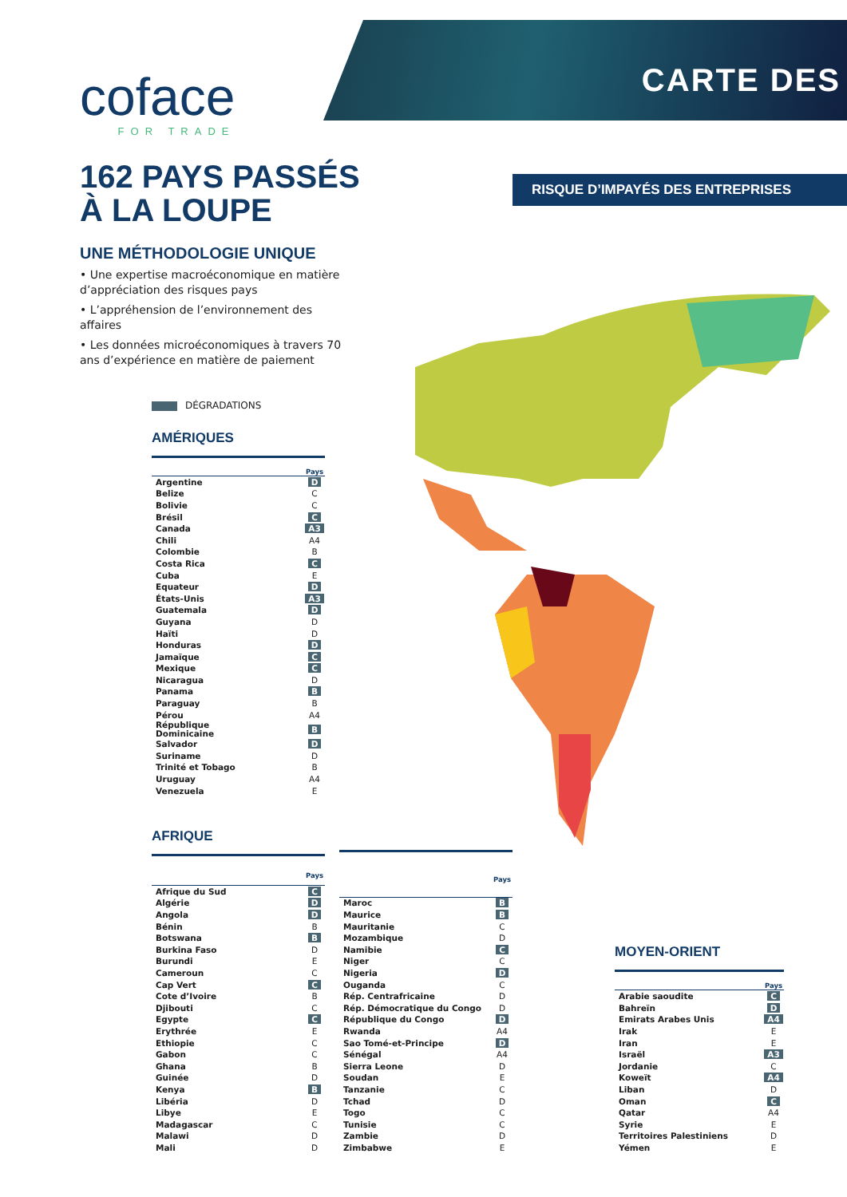coface
FOR TRADE
CARTE DES
162 PAYS PASSÉS
À LA LOUPE
RISQUE D’IMPAYÉS DES ENTREPRISES
UNE MÉTHODOLOGIE UNIQUE
• Une expertise macroéconomique en matière d’appréciation des risques pays
• L’appréhension de l’environnement des affaires
• Les données microéconomiques à travers 70 ans d’expérience en matière de paiement
DÉGRADATIONS
AMÉRIQUES
| | Pays |
| --- | --- |
| Argentine | D |
| Belize | C |
| Bolivie | C |
| Brésil | C |
| Canada | A3 |
| Chili | A4 |
| Colombie | B |
| Costa Rica | C |
| Cuba | E |
| Equateur | D |
| États-Unis | A3 |
| Guatemala | D |
| Guyana | D |
| Haïti | D |
| Honduras | D |
| Jamaïque | C |
| Mexique | C |
| Nicaragua | D |
| Panama | B |
| Paraguay | B |
| Pérou | A4 |
| République Dominicaine | B |
| Salvador | D |
| Suriname | D |
| Trinité et Tobago | B |
| Uruguay | A4 |
| Venezuela | E |
AFRIQUE
| | Pays |
| --- | --- |
| Afrique du Sud | C |
| Algérie | D |
| Angola | D |
| Bénin | B |
| Botswana | B |
| Burkina Faso | D |
| Burundi | E |
| Cameroun | C |
| Cap Vert | C |
| Cote d’Ivoire | B |
| Djibouti | C |
| Egypte | C |
| Erythrée | E |
| Ethiopie | C |
| Gabon | C |
| Ghana | B |
| Guinée | D |
| Kenya | B |
| Libéria | D |
| Libye | E |
| Madagascar | C |
| Malawi | D |
| Mali | D |
| | Pays |
| --- | --- |
| Maroc | B |
| Maurice | B |
| Mauritanie | C |
| Mozambique | D |
| Namibie | C |
| Niger | C |
| Nigeria | D |
| Ouganda | C |
| Rép. Centrafricaine | D |
| Rép. Démocratique du Congo | D |
| République du Congo | D |
| Rwanda | A4 |
| Sao Tomé-et-Principe | D |
| Sénégal | A4 |
| Sierra Leone | D |
| Soudan | E |
| Tanzanie | C |
| Tchad | D |
| Togo | C |
| Tunisie | C |
| Zambie | D |
| Zimbabwe | E |
MOYEN-ORIENT
| | Pays |
| --- | --- |
| Arabie saoudite | C |
| Bahreïn | D |
| Emirats Arabes Unis | A4 |
| Irak | E |
| Iran | E |
| Israël | A3 |
| Jordanie | C |
| Koweït | A4 |
| Liban | D |
| Oman | C |
| Qatar | A4 |
| Syrie | E |
| Territoires Palestiniens | D |
| Yémen | E |